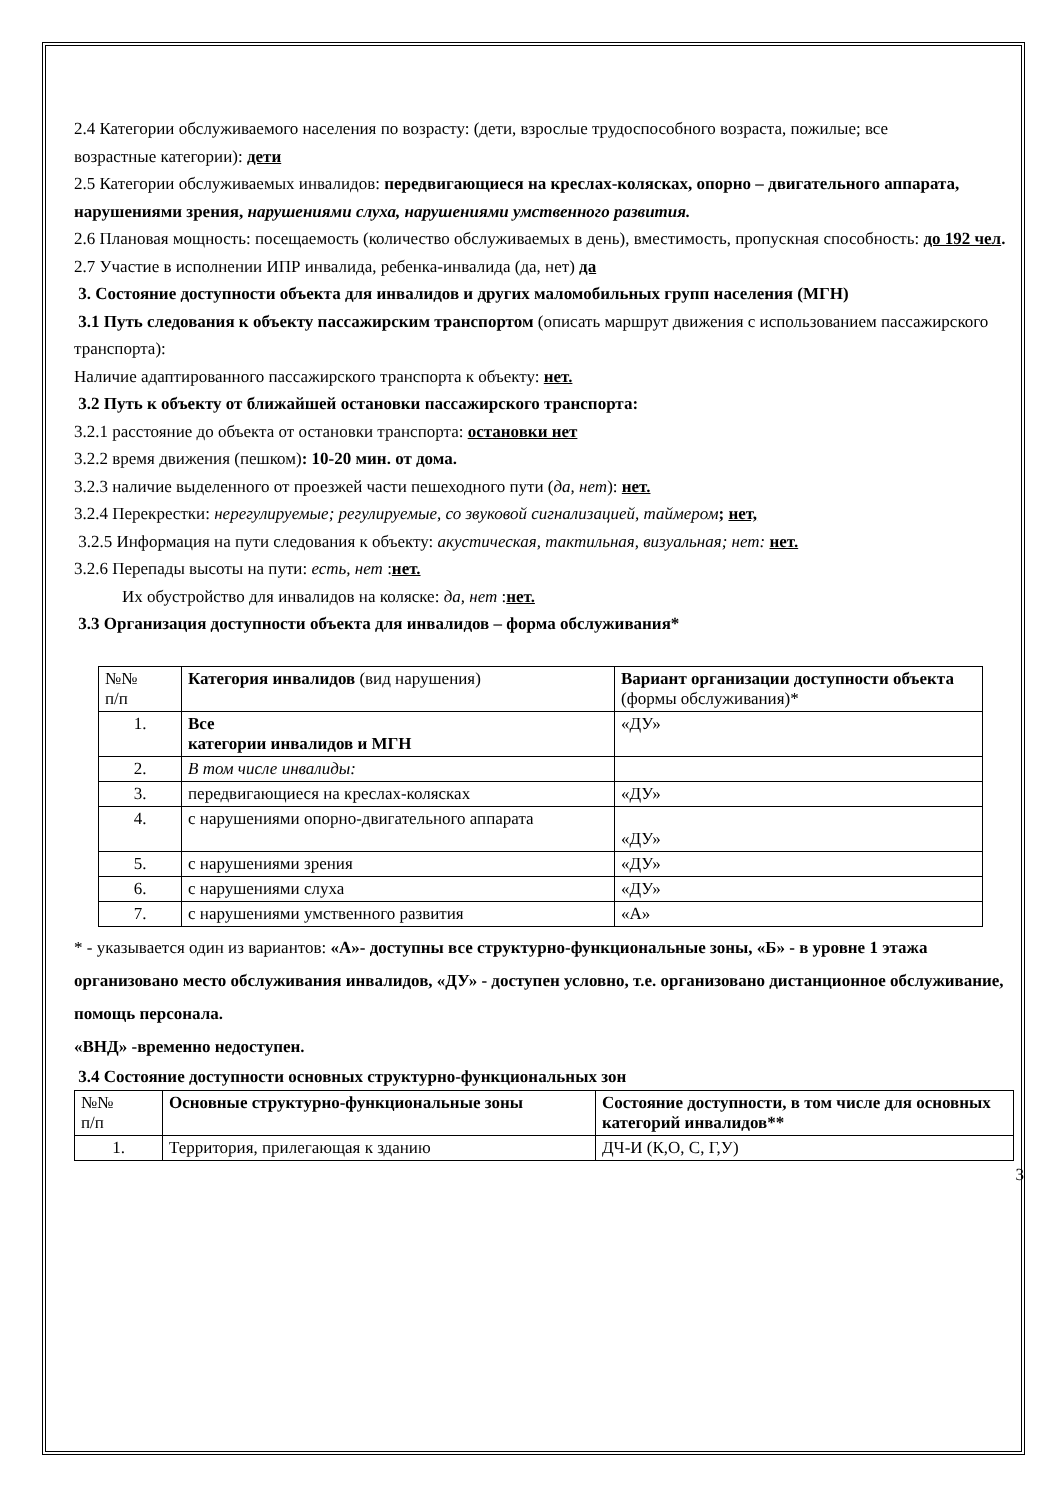2.4 Категории обслуживаемого населения по возрасту: (дети, взрослые трудоспособного возраста, пожилые; все
возрастные категории): дети
2.5 Категории обслуживаемых инвалидов: передвигающиеся на креслах-колясках, опорно – двигательного аппарата, нарушениями зрения, нарушениями слуха, нарушениями умственного развития.
2.6 Плановая мощность: посещаемость (количество обслуживаемых в день), вместимость, пропускная способность: до 192 чел.
2.7 Участие в исполнении ИПР инвалида, ребенка-инвалида (да, нет) да
3. Состояние доступности объекта для инвалидов и других маломобильных групп населения (МГН)
3.1 Путь следования к объекту пассажирским транспортом (описать маршрут движения с использованием пассажирского транспорта):
Наличие адаптированного пассажирского транспорта к объекту: нет.
3.2 Путь к объекту от ближайшей остановки пассажирского транспорта:
3.2.1 расстояние до объекта от остановки транспорта: остановки нет
3.2.2 время движения (пешком): 10-20 мин. от дома.
3.2.3 наличие выделенного от проезжей части пешеходного пути (да, нет): нет.
3.2.4 Перекрестки: нерегулируемые; регулируемые, со звуковой сигнализацией, таймером; нет,
3.2.5 Информация на пути следования к объекту: акустическая, тактильная, визуальная; нет: нет.
3.2.6 Перепады высоты на пути: есть, нет :нет.
Их обустройство для инвалидов на коляске: да, нет :нет.
3.3 Организация доступности объекта для инвалидов – форма обслуживания*
| №№ п/п | Категория инвалидов (вид нарушения) | Вариант организации доступности объекта (формы обслуживания)* |
| 1. | Все категории инвалидов и МГН | «ДУ» |
| 2. | В том числе инвалиды: | |
| 3. | передвигающиеся на креслах-колясках | «ДУ» |
| 4. | с нарушениями опорно-двигательного аппарата | «ДУ» |
| 5. | с нарушениями зрения | «ДУ» |
| 6. | с нарушениями слуха | «ДУ» |
| 7. | с нарушениями умственного развития | «А» |
* - указывается один из вариантов: «А»- доступны все структурно-функциональные зоны, «Б» - в уровне 1 этажа организовано место обслуживания инвалидов, «ДУ» - доступен условно, т.е. организовано дистанционное обслуживание, помощь персонала.
«ВНД» -временно недоступен.
3.4 Состояние доступности основных структурно-функциональных зон
| №№ п/п | Основные структурно-функциональные зоны | Состояние доступности, в том числе для основных категорий инвалидов** |
| 1. | Территория, прилегающая к зданию | ДЧ-И (К,О, С, Г,У) |
3